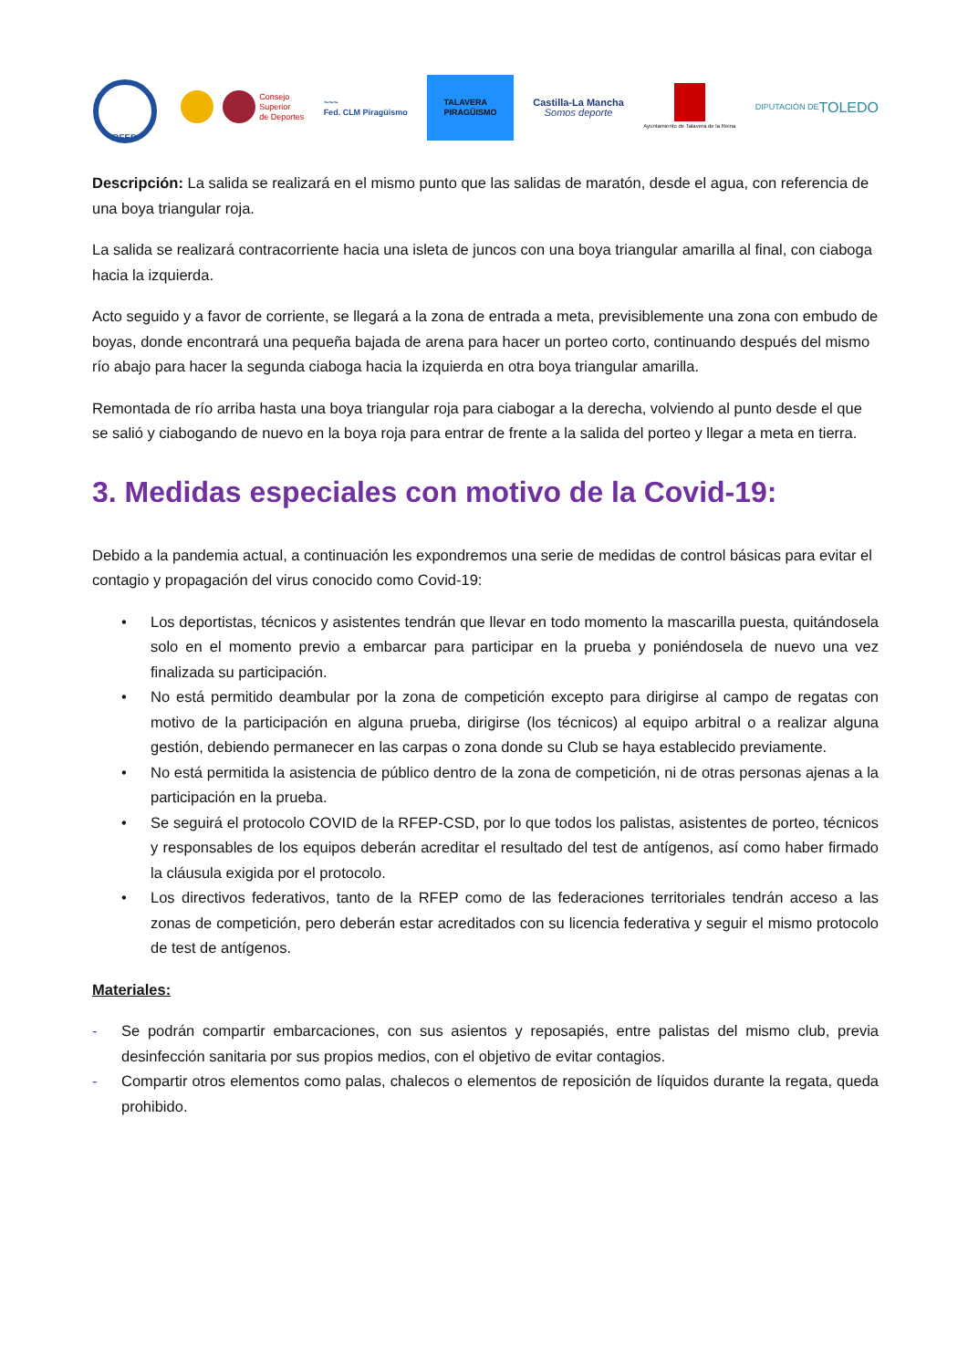RFEP
Consejo
Superior
de Deportes
~~~
Fed. CLM Piragüismo
TALAVERA
PIRAGÜISMO
Castilla-La Mancha
Somos deporte
Ayuntamiento de Talavera de la Reina
DIPUTACIÓN DE
TOLEDO
Descripción: La salida se realizará en el mismo punto que las salidas de maratón, desde el agua, con referencia de una boya triangular roja.
La salida se realizará contracorriente hacia una isleta de juncos con una boya triangular amarilla al final, con ciaboga hacia la izquierda.
Acto seguido y a favor de corriente, se llegará a la zona de entrada a meta, previsiblemente una zona con embudo de boyas, donde encontrará una pequeña bajada de arena para hacer un porteo corto, continuando después del mismo río abajo para hacer la segunda ciaboga hacia la izquierda en otra boya triangular amarilla.
Remontada de río arriba hasta una boya triangular roja para ciabogar a la derecha, volviendo al punto desde el que se salió y ciabogando de nuevo en la boya roja para entrar de frente a la salida del porteo y llegar a meta en tierra.
3. Medidas especiales con motivo de la Covid-19:
Debido a la pandemia actual, a continuación les expondremos una serie de medidas de control básicas para evitar el contagio y propagación del virus conocido como Covid-19:
• Los deportistas, técnicos y asistentes tendrán que llevar en todo momento la mascarilla puesta, quitándosela solo en el momento previo a embarcar para participar en la prueba y poniéndosela de nuevo una vez finalizada su participación.
• No está permitido deambular por la zona de competición excepto para dirigirse al campo de regatas con motivo de la participación en alguna prueba, dirigirse (los técnicos) al equipo arbitral o a realizar alguna gestión, debiendo permanecer en las carpas o zona donde su Club se haya establecido previamente.
• No está permitida la asistencia de público dentro de la zona de competición, ni de otras personas ajenas a la participación en la prueba.
• Se seguirá el protocolo COVID de la RFEP-CSD, por lo que todos los palistas, asistentes de porteo, técnicos y responsables de los equipos deberán acreditar el resultado del test de antígenos, así como haber firmado la cláusula exigida por el protocolo.
• Los directivos federativos, tanto de la RFEP como de las federaciones territoriales tendrán acceso a las zonas de competición, pero deberán estar acreditados con su licencia federativa y seguir el mismo protocolo de test de antígenos.
Materiales:
- Se podrán compartir embarcaciones, con sus asientos y reposapiés, entre palistas del mismo club, previa desinfección sanitaria por sus propios medios, con el objetivo de evitar contagios.
- Compartir otros elementos como palas, chalecos o elementos de reposición de líquidos durante la regata, queda prohibido.